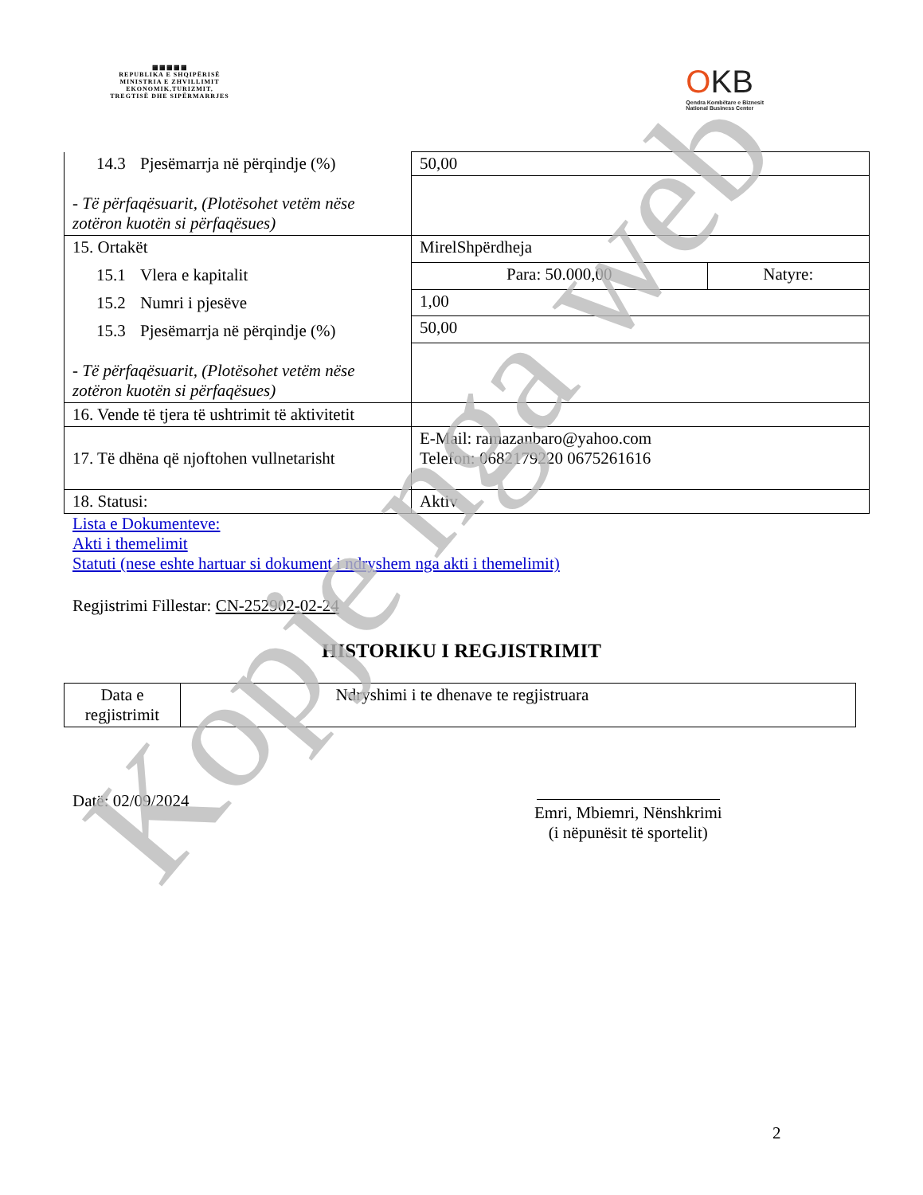▦▦▦▦▦
REPUBLIKA E SHQIPËRISË
MINISTRIA E ZHVILLIMIT
EKONOMIK,TURIZMIT,
TREGTISË DHE SIPËRMARRJES
OKB
Qendra Kombëtare e Biznesit
National Business Center
| 14.3 Pjesëmarrja në përqindje (%) - Të përfaqësuarit, (Plotësohet vetëm nëse zotëron kuotën si përfaqësues) | 50,00 | |
| 15. Ortakët 15.1 Vlera e kapitalit 15.2 Numri i pjesëve 15.3 Pjesëmarrja në përqindje (%) - Të përfaqësuarit, (Plotësohet vetëm nëse zotëron kuotën si përfaqësues) | MirelShpërdheja | |
| | Para: 50.000,00 | Natyre: |
| | 1,00 | |
| | 50,00 | |
| 16. Vende të tjera të ushtrimit të aktivitetit | | |
| 17. Të dhëna që njoftohen vullnetarisht | E-Mail: ramazanbaro@yahoo.com Telefon: 0682179220 0675261616 | |
| 18. Statusi: | Aktiv | |
Lista e Dokumenteve:
Akti i themelimit
Statuti (nese eshte hartuar si dokument i ndryshem nga akti i themelimit)
Regjistrimi Fillestar: CN-252902-02-24
HISTORIKU I REGJISTRIMIT
| Data e regjistrimit | Ndryshimi i te dhenave te regjistruara |
Datë: 02/09/2024
Emri, Mbiemri, Nënshkrimi
(i nëpunësit të sportelit)
2
Kopje nga web